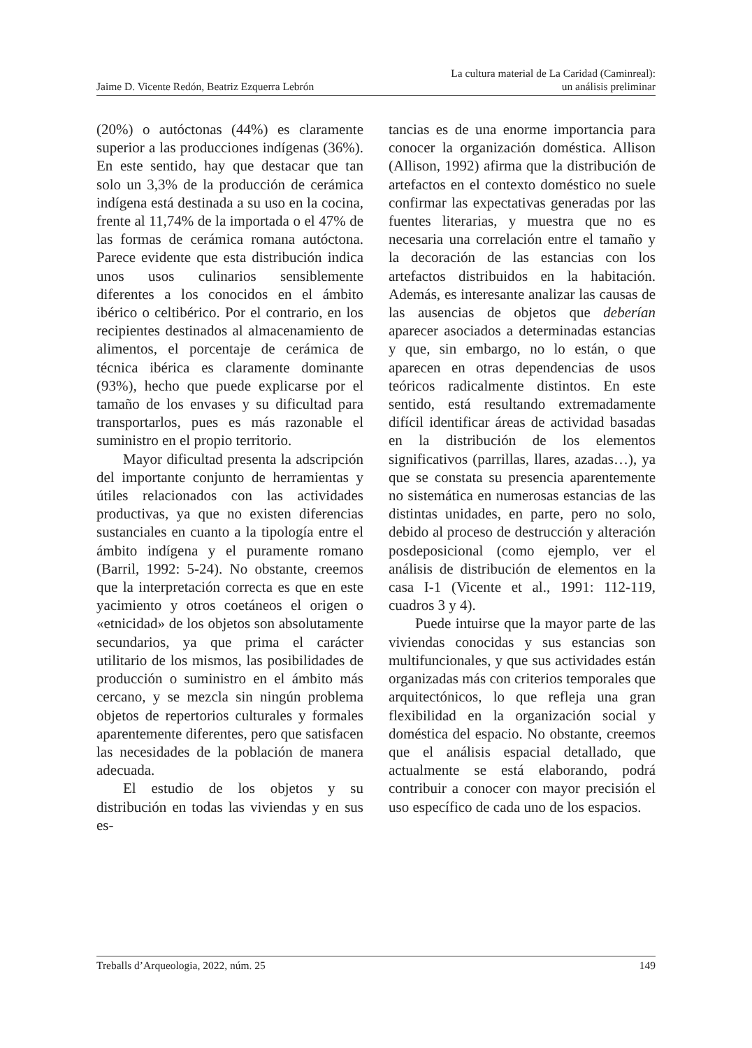Jaime D. Vicente Redón, Beatriz Ezquerra Lebrón
La cultura material de La Caridad (Caminreal):
un análisis preliminar
(20%) o autóctonas (44%) es claramente superior a las producciones indígenas (36%). En este sentido, hay que destacar que tan solo un 3,3% de la producción de cerámica indígena está destinada a su uso en la cocina, frente al 11,74% de la importada o el 47% de las formas de cerámica romana autóctona. Parece evidente que esta distribución indica unos usos culinarios sensiblemente diferentes a los conocidos en el ámbito ibérico o celtibérico. Por el contrario, en los recipientes destinados al almacenamiento de alimentos, el porcentaje de cerámica de técnica ibérica es claramente dominante (93%), hecho que puede explicarse por el tamaño de los envases y su dificultad para transportarlos, pues es más razonable el suministro en el propio territorio.
Mayor dificultad presenta la adscripción del importante conjunto de herramientas y útiles relacionados con las actividades productivas, ya que no existen diferencias sustanciales en cuanto a la tipología entre el ámbito indígena y el puramente romano (Barril, 1992: 5-24). No obstante, creemos que la interpretación correcta es que en este yacimiento y otros coetáneos el origen o «etnicidad» de los objetos son absolutamente secundarios, ya que prima el carácter utilitario de los mismos, las posibilidades de producción o suministro en el ámbito más cercano, y se mezcla sin ningún problema objetos de repertorios culturales y formales aparentemente diferentes, pero que satisfacen las necesidades de la población de manera adecuada.
El estudio de los objetos y su distribución en todas las viviendas y en sus es-
tancias es de una enorme importancia para conocer la organización doméstica. Allison (Allison, 1992) afirma que la distribución de artefactos en el contexto doméstico no suele confirmar las expectativas generadas por las fuentes literarias, y muestra que no es necesaria una correlación entre el tamaño y la decoración de las estancias con los artefactos distribuidos en la habitación. Además, es interesante analizar las causas de las ausencias de objetos que deberían aparecer asociados a determinadas estancias y que, sin embargo, no lo están, o que aparecen en otras dependencias de usos teóricos radicalmente distintos. En este sentido, está resultando extremadamente difícil identificar áreas de actividad basadas en la distribución de los elementos significativos (parrillas, llares, azadas…), ya que se constata su presencia aparentemente no sistemática en numerosas estancias de las distintas unidades, en parte, pero no solo, debido al proceso de destrucción y alteración posdeposicional (como ejemplo, ver el análisis de distribución de elementos en la casa I-1 (Vicente et al., 1991: 112-119, cuadros 3 y 4).
Puede intuirse que la mayor parte de las viviendas conocidas y sus estancias son multifuncionales, y que sus actividades están organizadas más con criterios temporales que arquitectónicos, lo que refleja una gran flexibilidad en la organización social y doméstica del espacio. No obstante, creemos que el análisis espacial detallado, que actualmente se está elaborando, podrá contribuir a conocer con mayor precisión el uso específico de cada uno de los espacios.
Treballs d’Arqueologia, 2022, núm. 25
149